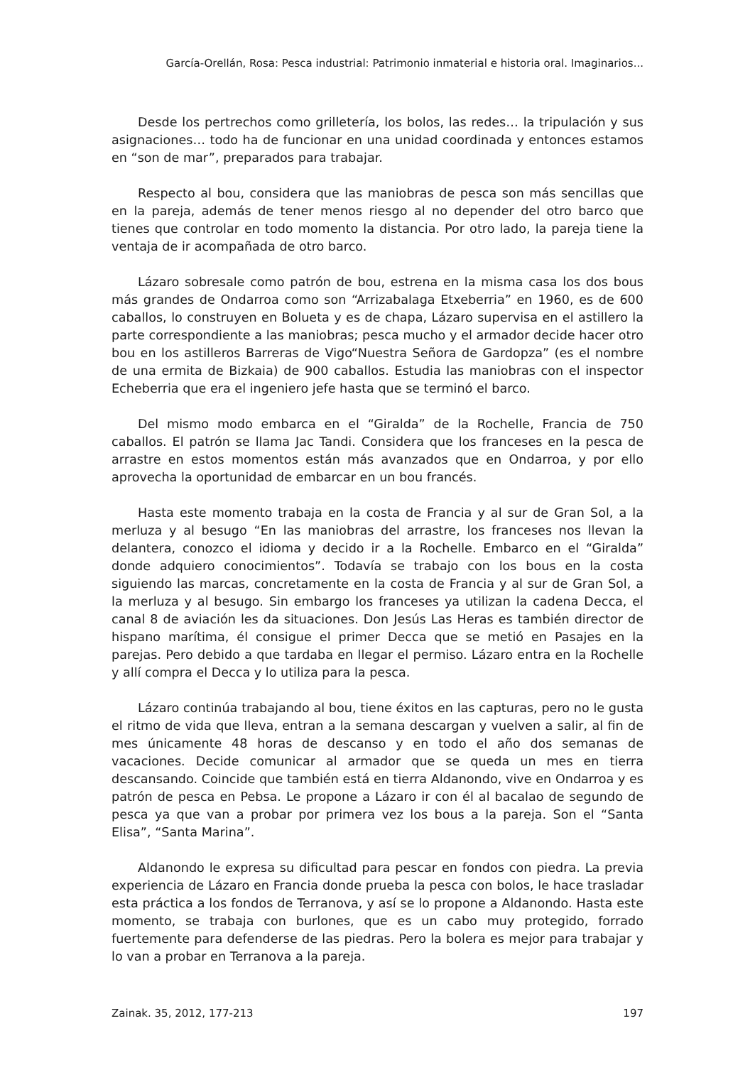García-Orellán, Rosa: Pesca industrial: Patrimonio inmaterial e historia oral. Imaginarios...
Desde los pertrechos como grilletería, los bolos, las redes… la tripulación y sus asignaciones… todo ha de funcionar en una unidad coordinada y entonces estamos en “son de mar”, preparados para trabajar.
Respecto al bou, considera que las maniobras de pesca son más sencillas que en la pareja, además de tener menos riesgo al no depender del otro barco que tienes que controlar en todo momento la distancia. Por otro lado, la pareja tiene la ventaja de ir acompañada de otro barco.
Lázaro sobresale como patrón de bou, estrena en la misma casa los dos bous más grandes de Ondarroa como son “Arrizabalaga Etxeberria” en 1960, es de 600 caballos, lo construyen en Bolueta y es de chapa, Lázaro supervisa en el astillero la parte correspondiente a las maniobras; pesca mucho y el armador decide hacer otro bou en los astilleros Barreras de Vigo“Nuestra Señora de Gardopza” (es el nombre de una ermita de Bizkaia) de 900 caballos. Estudia las maniobras con el inspector Echeberria que era el ingeniero jefe hasta que se terminó el barco.
Del mismo modo embarca en el “Giralda” de la Rochelle, Francia de 750 caballos. El patrón se llama Jac Tandi. Considera que los franceses en la pesca de arrastre en estos momentos están más avanzados que en Ondarroa, y por ello aprovecha la oportunidad de embarcar en un bou francés.
Hasta este momento trabaja en la costa de Francia y al sur de Gran Sol, a la merluza y al besugo “En las maniobras del arrastre, los franceses nos llevan la delantera, conozco el idioma y decido ir a la Rochelle. Embarco en el “Giralda” donde adquiero conocimientos”. Todavía se trabajo con los bous en la costa siguiendo las marcas, concretamente en la costa de Francia y al sur de Gran Sol, a la merluza y al besugo. Sin embargo los franceses ya utilizan la cadena Decca, el canal 8 de aviación les da situaciones. Don Jesús Las Heras es también director de hispano marítima, él consigue el primer Decca que se metió en Pasajes en la parejas. Pero debido a que tardaba en llegar el permiso. Lázaro entra en la Rochelle y allí compra el Decca y lo utiliza para la pesca.
Lázaro continúa trabajando al bou, tiene éxitos en las capturas, pero no le gusta el ritmo de vida que lleva, entran a la semana descargan y vuelven a salir, al fin de mes únicamente 48 horas de descanso y en todo el año dos semanas de vacaciones. Decide comunicar al armador que se queda un mes en tierra descansando. Coincide que también está en tierra Aldanondo, vive en Ondarroa y es patrón de pesca en Pebsa. Le propone a Lázaro ir con él al bacalao de segundo de pesca ya que van a probar por primera vez los bous a la pareja. Son el “Santa Elisa”, “Santa Marina”.
Aldanondo le expresa su dificultad para pescar en fondos con piedra. La previa experiencia de Lázaro en Francia donde prueba la pesca con bolos, le hace trasladar esta práctica a los fondos de Terranova, y así se lo propone a Aldanondo. Hasta este momento, se trabaja con burlones, que es un cabo muy protegido, forrado fuertemente para defenderse de las piedras. Pero la bolera es mejor para trabajar y lo van a probar en Terranova a la pareja.
Zainak. 35, 2012, 177-213 197